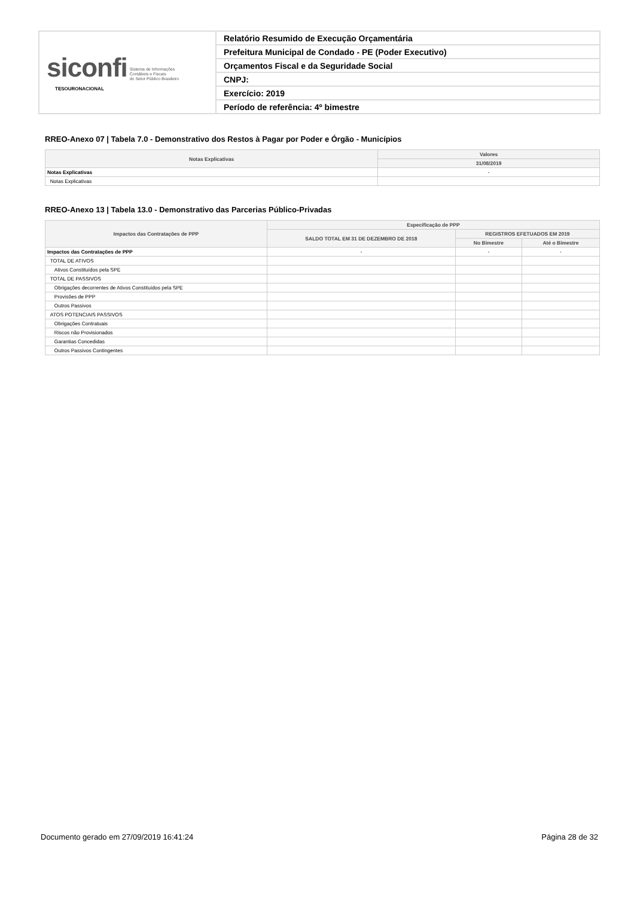| siconfi Sistema de Informações Contábeis e Fiscais do Setor Público Brasileiro TESOURONACIONAL | Relatório Resumido de Execução Orçamentária |
| | Prefeitura Municipal de Condado - PE (Poder Executivo) |
| | Orçamentos Fiscal e da Seguridade Social |
| | CNPJ: |
| | Exercício: 2019 |
| | Período de referência: 4º bimestre |
RREO-Anexo 07 | Tabela 7.0 - Demonstrativo dos Restos à Pagar por Poder e Órgão - Municípios
| Notas Explicativas | Valores |
| --- | --- |
| | 31/08/2019 |
| Notas Explicativas | - |
| Notas Explicativas | |
RREO-Anexo 13 | Tabela 13.0 - Demonstrativo das Parcerias Público-Privadas
| Impactos das Contratações de PPP | Especificação de PPP | | |
| --- | --- | --- | --- |
| | SALDO TOTAL EM 31 DE DEZEMBRO DE 2018 | REGISTROS EFETUADOS EM 2019 | |
| | | No Bimestre | Até o Bimestre |
| Impactos das Contratações de PPP | - | - | - |
| TOTAL DE ATIVOS | | | |
| Ativos Constituídos pela SPE | | | |
| TOTAL DE PASSIVOS | | | |
| Obrigações decorrentes de Ativos Constituídos pela SPE | | | |
| Provisões de PPP | | | |
| Outros Passivos | | | |
| ATOS POTENCIAIS PASSIVOS | | | |
| Obrigações Contratuais | | | |
| Riscos não Provisionados | | | |
| Garantias Concedidas | | | |
| Outros Passivos Contingentes | | | |
Documento gerado em 27/09/2019 16:41:24 Página 28 de 32